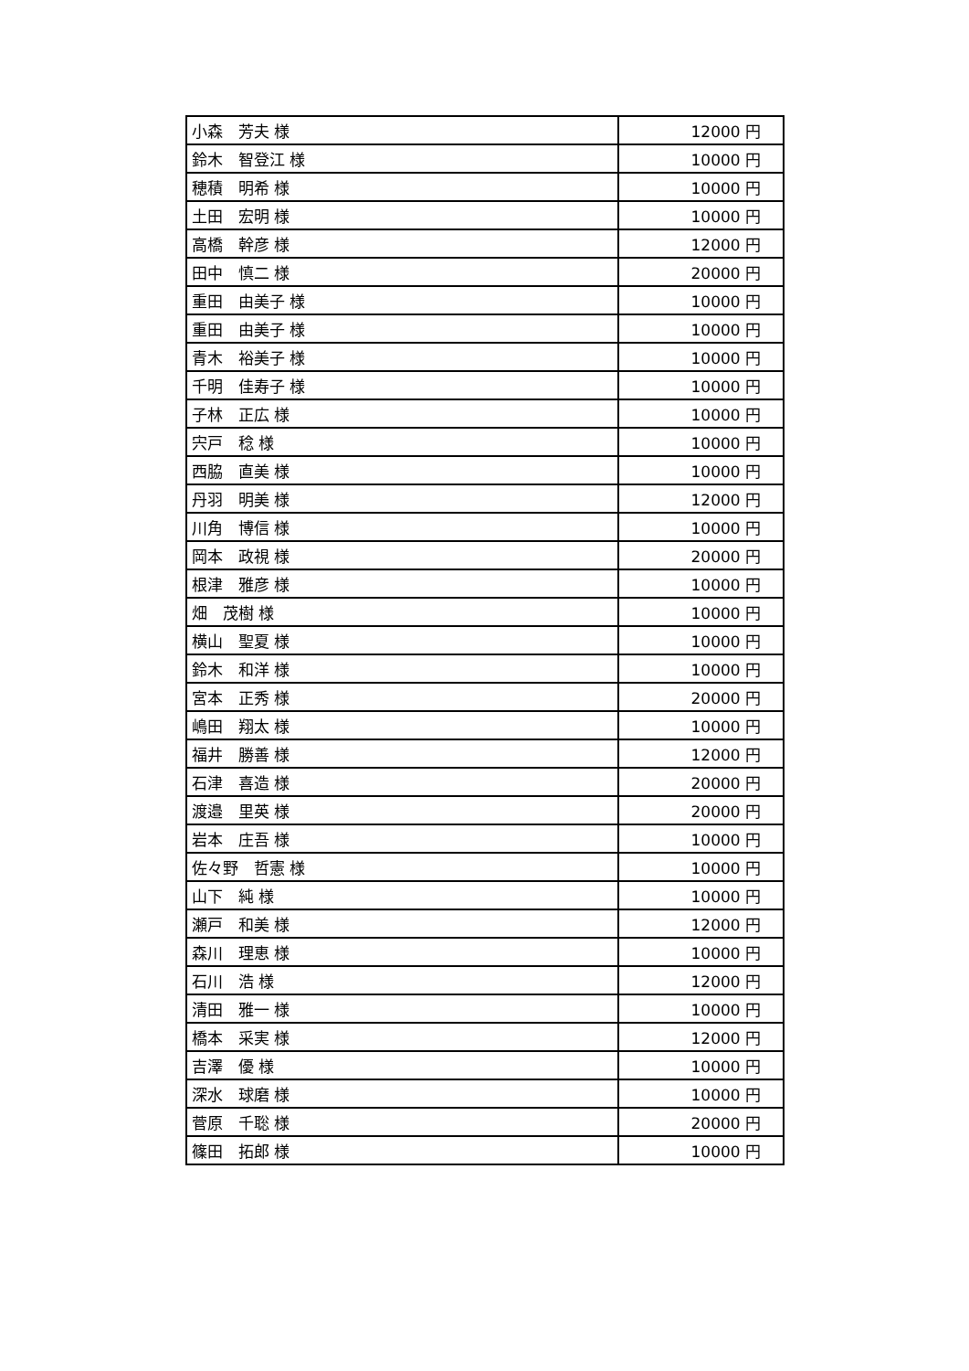| 小森 芳夫 様 | 12000 円 |
| 鈴木 智登江 様 | 10000 円 |
| 穂積 明希 様 | 10000 円 |
| 土田 宏明 様 | 10000 円 |
| 高橋 幹彦 様 | 12000 円 |
| 田中 慎二 様 | 20000 円 |
| 重田 由美子 様 | 10000 円 |
| 重田 由美子 様 | 10000 円 |
| 青木 裕美子 様 | 10000 円 |
| 千明 佳寿子 様 | 10000 円 |
| 子林 正広 様 | 10000 円 |
| 宍戸 稔 様 | 10000 円 |
| 西脇 直美 様 | 10000 円 |
| 丹羽 明美 様 | 12000 円 |
| 川角 博信 様 | 10000 円 |
| 岡本 政視 様 | 20000 円 |
| 根津 雅彦 様 | 10000 円 |
| 畑 茂樹 様 | 10000 円 |
| 横山 聖夏 様 | 10000 円 |
| 鈴木 和洋 様 | 10000 円 |
| 宮本 正秀 様 | 20000 円 |
| 嶋田 翔太 様 | 10000 円 |
| 福井 勝善 様 | 12000 円 |
| 石津 喜造 様 | 20000 円 |
| 渡邉 里英 様 | 20000 円 |
| 岩本 庄吾 様 | 10000 円 |
| 佐々野 哲憲 様 | 10000 円 |
| 山下 純 様 | 10000 円 |
| 瀬戸 和美 様 | 12000 円 |
| 森川 理恵 様 | 10000 円 |
| 石川 浩 様 | 12000 円 |
| 清田 雅一 様 | 10000 円 |
| 橋本 采実 様 | 12000 円 |
| 吉澤 優 様 | 10000 円 |
| 深水 球磨 様 | 10000 円 |
| 菅原 千聡 様 | 20000 円 |
| 篠田 拓郎 様 | 10000 円 |